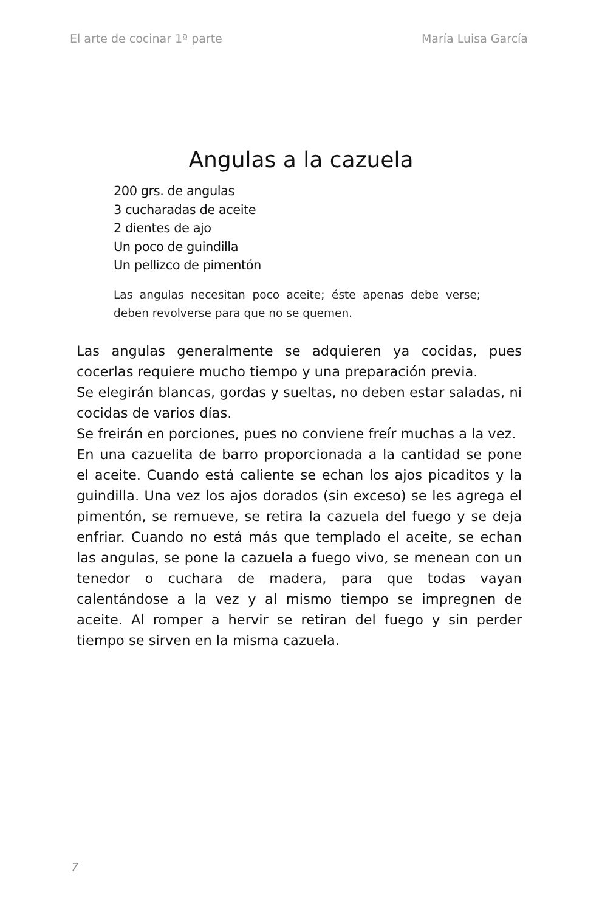El arte de cocinar 1ª parte María Luisa García
Angulas a la cazuela
200 grs. de angulas
3 cucharadas de aceite
2 dientes de ajo
Un poco de guindilla
Un pellizco de pimentón
Las angulas necesitan poco aceite; éste apenas debe verse; deben revolverse para que no se quemen.
Las angulas generalmente se adquieren ya cocidas, pues cocerlas requiere mucho tiempo y una preparación previa.
Se elegirán blancas, gordas y sueltas, no deben estar saladas, ni cocidas de varios días.
Se freirán en porciones, pues no conviene freír muchas a la vez.
En una cazuelita de barro proporcionada a la cantidad se pone el aceite. Cuando está caliente se echan los ajos picaditos y la guindilla. Una vez los ajos dorados (sin exceso) se les agrega el pimentón, se remueve, se retira la cazuela del fuego y se deja enfriar. Cuando no está más que templado el aceite, se echan las angulas, se pone la cazuela a fuego vivo, se menean con un tenedor o cuchara de madera, para que todas vayan calentándose a la vez y al mismo tiempo se impregnen de aceite. Al romper a hervir se retiran del fuego y sin perder tiempo se sirven en la misma cazuela.
7